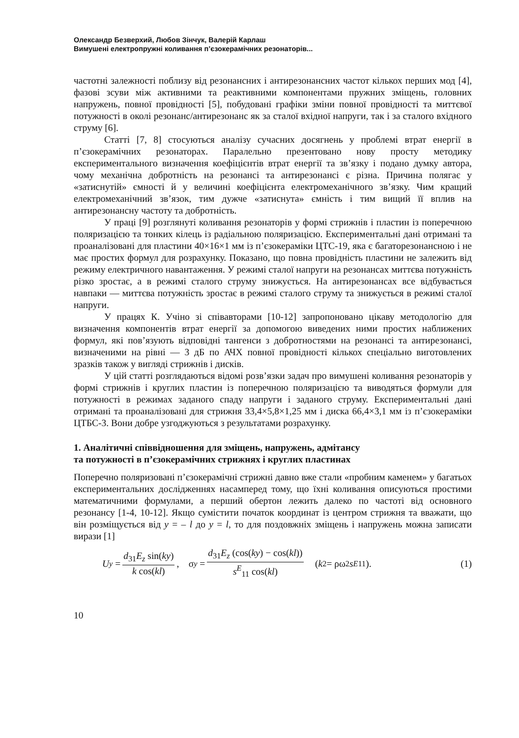Олександр Безверхий, Любов Зінчук, Валерій Карлаш
Вимушені електропружні коливання п’єзокерамічних резонаторів...
частотні залежності поблизу від резонансних і антирезонансних частот кількох перших мод [4], фазові зсуви між активними та реактивними компонентами пружних зміщень, головних напружень, повної провідності [5], побудовані графіки зміни повної провідності та миттєвої потужності в околі резонанс/антирезонанс як за сталої вхідної напруги, так і за сталого вхідного струму [6].
Статті [7, 8] стосуються аналізу сучасних досягнень у проблемі втрат енергії в п’єзокерамічних резонаторах. Паралельно презентовано нову просту методику експериментального визначення коефіцієнтів втрат енергії та зв’язку і подано думку автора, чому механічна добротність на резонансі та антирезонансі є різна. Причина полягає у «затиснутій» ємності й у величині коефіцієнта електромеханічного зв’язку. Чим кращий електромеханічний зв’язок, тим дужче «затиснута» ємність і тим вищий її вплив на антирезонансну частоту та добротність.
У праці [9] розглянуті коливання резонаторів у формі стрижнів і пластин із поперечною поляризацією та тонких кілець із радіальною поляризацією. Експериментальні дані отримані та проаналізовані для пластини 40×16×1 мм із п’єзокераміки ЦТС-19, яка є багаторезонансною і не має простих формул для розрахунку. Показано, що повна провідність пластини не залежить від режиму електричного навантаження. У режимі сталої напруги на резонансах миттєва потужність різко зростає, а в режимі сталого струму знижується. На антирезонансах все відбувається навпаки — миттєва потужність зростає в режимі сталого струму та знижується в режимі сталої напруги.
У працях К. Учіно зі співавторами [10-12] запропоновано цікаву методологію для визначення компонентів втрат енергії за допомогою виведених ними простих наближених формул, які пов’язують відповідні тангенси з добротностями на резонансі та антирезонансі, визначеними на рівні — 3 дБ по АЧХ повної провідності кількох спеціально виготовлених зразків також у вигляді стрижнів і дисків.
У цій статті розглядаються відомі розв’язки задач про вимушені коливання резонаторів у формі стрижнів і круглих пластин із поперечною поляризацією та виводяться формули для потужності в режимах заданого спаду напруги і заданого струму. Експериментальні дані отримані та проаналізовані для стрижня 33,4×5,8×1,25 мм і диска 66,4×3,1 мм із п’єзокераміки ЦТБС-3. Вони добре узгоджуються з результатами розрахунку.
1. Аналітичні співвідношення для зміщень, напружень, адмітансу
та потужності в п’єзокерамічних стрижнях і круглих пластинах
Поперечно поляризовані п’єзокерамічні стрижні давно вже стали «пробним каменем» у багатьох експериментальних дослідженнях насамперед тому, що їхні коливання описуються простими математичними формулами, а перший обертон лежить далеко по частоті від основного резонансу [1-4, 10-12]. Якщо сумістити початок координат із центром стрижня та вважати, що він розміщується від y = – l до y = l, то для поздовжніх зміщень і напружень можна записати вирази [1]
U<sub>y</sub> = d<sub>31</sub>E<sub>z</sub> sin(ky) k cos(kl), σ<sub>y</sub> = d<sub>31</sub>E<sub>z</sub> (cos(ky) − cos(kl)) s<sup>E</sup><sub>11</sub> cos(kl) (k<sup>2</sup> = ρω<sup>2</sup> s<sup>E</sup><sub>11</sub>). (1)
10